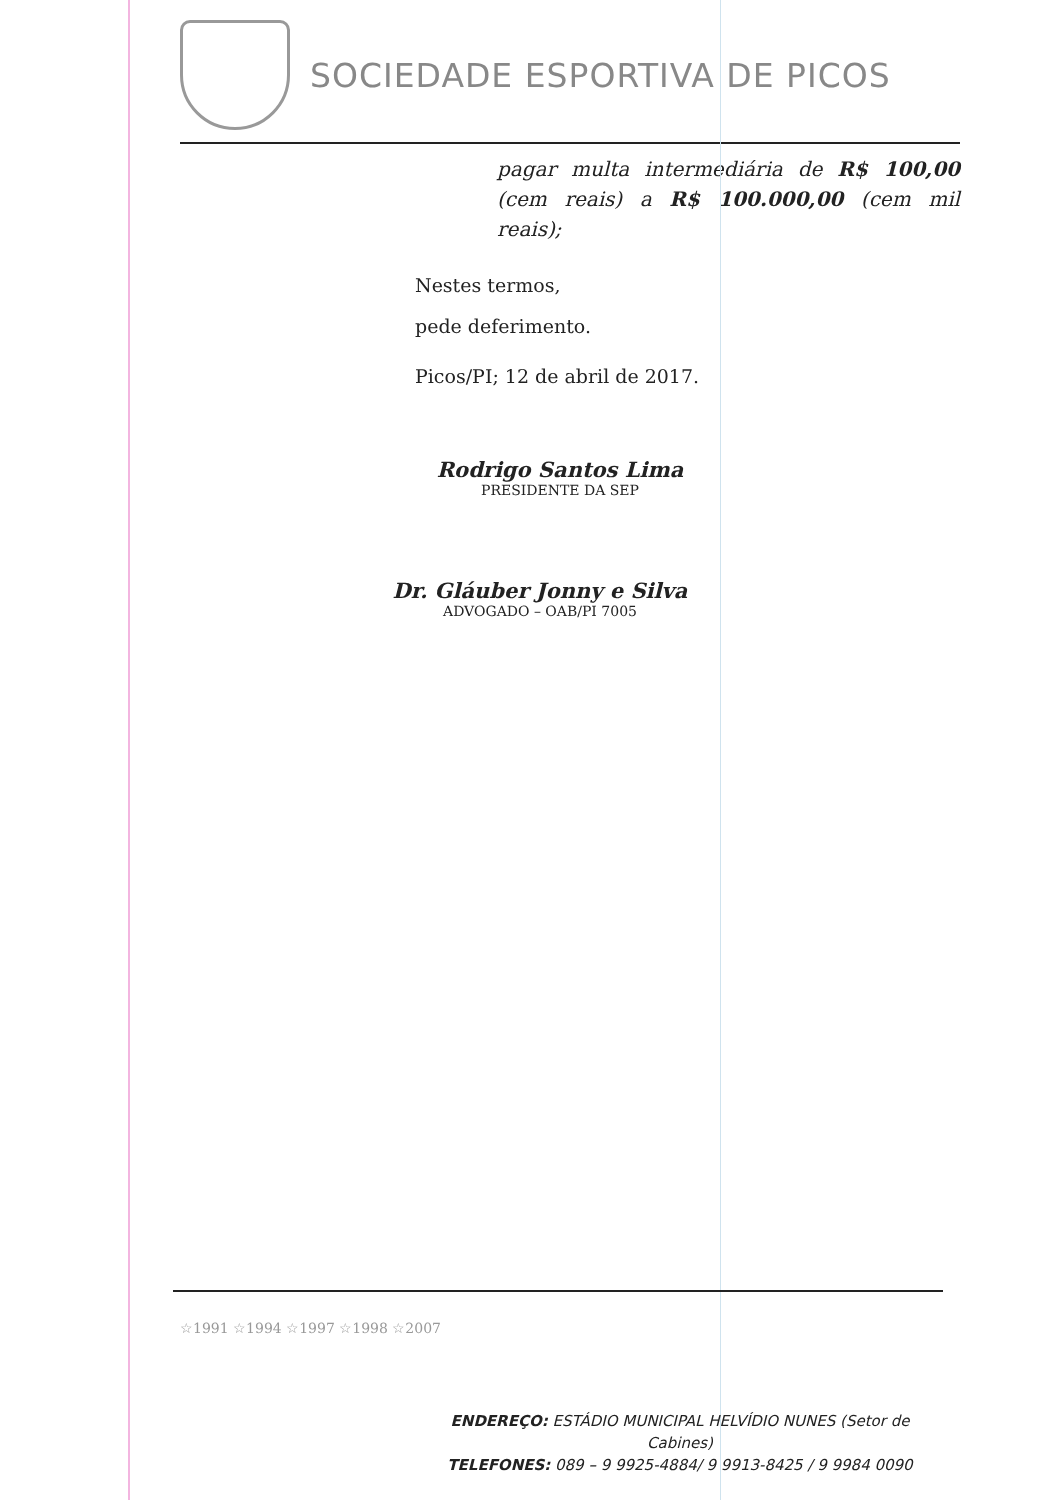SOCIEDADE ESPORTIVA DE PICOS
pagar multa intermediária de R$ 100,00 (cem reais) a R$ 100.000,00 (cem mil reais);
Nestes termos,
pede deferimento.
Picos/PI; 12 de abril de 2017.
Rodrigo Santos Lima
PRESIDENTE DA SEP
Dr. Gláuber Jonny e Silva
ADVOGADO – OAB/PI 7005
☆1991 ☆1994 ☆1997 ☆1998 ☆2007
ENDEREÇO: ESTÁDIO MUNICIPAL HELVÍDIO NUNES (Setor de Cabines)
TELEFONES: 089 – 9 9925-4884/ 9 9913-8425 / 9 9984 0090